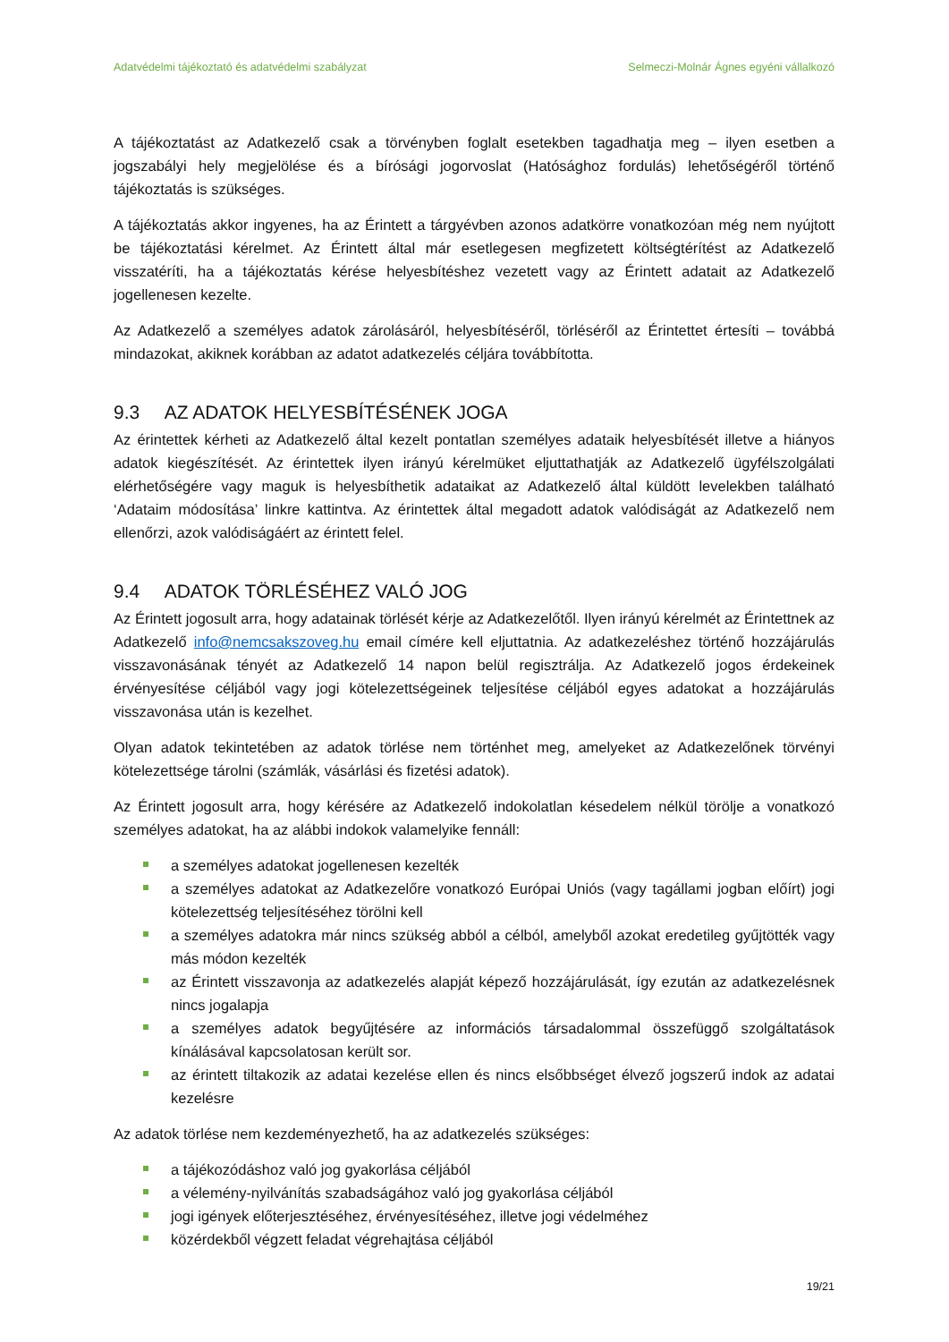Adatvédelmi tájékoztató és adatvédelmi szabályzat Selmeczi-Molnár Ágnes egyéni vállalkozó
A tájékoztatást az Adatkezelő csak a törvényben foglalt esetekben tagadhatja meg – ilyen esetben a jogszabályi hely megjelölése és a bírósági jogorvoslat (Hatósághoz fordulás) lehetőségéről történő tájékoztatás is szükséges.
A tájékoztatás akkor ingyenes, ha az Érintett a tárgyévben azonos adatkörre vonatkozóan még nem nyújtott be tájékoztatási kérelmet. Az Érintett által már esetlegesen megfizetett költségtérítést az Adatkezelő visszatéríti, ha a tájékoztatás kérése helyesbítéshez vezetett vagy az Érintett adatait az Adatkezelő jogellenesen kezelte.
Az Adatkezelő a személyes adatok zárolásáról, helyesbítéséről, törléséről az Érintettet értesíti – továbbá mindazokat, akiknek korábban az adatot adatkezelés céljára továbbította.
9.3 AZ ADATOK HELYESBÍTÉSÉNEK JOGA
Az érintettek kérheti az Adatkezelő által kezelt pontatlan személyes adataik helyesbítését illetve a hiányos adatok kiegészítését. Az érintettek ilyen irányú kérelmüket eljuttathatják az Adatkezelő ügyfélszolgálati elérhetőségére vagy maguk is helyesbíthetik adataikat az Adatkezelő által küldött levelekben található ‘Adataim módosítása’ linkre kattintva. Az érintettek által megadott adatok valódiságát az Adatkezelő nem ellenőrzi, azok valódiságáért az érintett felel.
9.4 ADATOK TÖRLÉSÉHEZ VALÓ JOG
Az Érintett jogosult arra, hogy adatainak törlését kérje az Adatkezelőtől. Ilyen irányú kérelmét az Érintettnek az Adatkezelő info@nemcsakszoveg.hu email címére kell eljuttatnia. Az adatkezeléshez történő hozzájárulás visszavonásának tényét az Adatkezelő 14 napon belül regisztrálja. Az Adatkezelő jogos érdekeinek érvényesítése céljából vagy jogi kötelezettségeinek teljesítése céljából egyes adatokat a hozzájárulás visszavonása után is kezelhet.
Olyan adatok tekintetében az adatok törlése nem történhet meg, amelyeket az Adatkezelőnek törvényi kötelezettsége tárolni (számlák, vásárlási és fizetési adatok).
Az Érintett jogosult arra, hogy kérésére az Adatkezelő indokolatlan késedelem nélkül törölje a vonatkozó személyes adatokat, ha az alábbi indokok valamelyike fennáll:
a személyes adatokat jogellenesen kezelték
a személyes adatokat az Adatkezelőre vonatkozó Európai Uniós (vagy tagállami jogban előírt) jogi kötelezettség teljesítéséhez törölni kell
a személyes adatokra már nincs szükség abból a célból, amelyből azokat eredetileg gyűjtötték vagy más módon kezelték
az Érintett visszavonja az adatkezelés alapját képező hozzájárulását, így ezután az adatkezelésnek nincs jogalapja
a személyes adatok begyűjtésére az információs társadalommal összefüggő szolgáltatások kínálásával kapcsolatosan került sor.
az érintett tiltakozik az adatai kezelése ellen és nincs elsőbbséget élvező jogszerű indok az adatai kezelésre
Az adatok törlése nem kezdeményezhető, ha az adatkezelés szükséges:
a tájékozódáshoz való jog gyakorlása céljából
a vélemény-nyilvánítás szabadságához való jog gyakorlása céljából
jogi igények előterjesztéséhez, érvényesítéséhez, illetve jogi védelméhez
közérdekből végzett feladat végrehajtása céljából
19/21